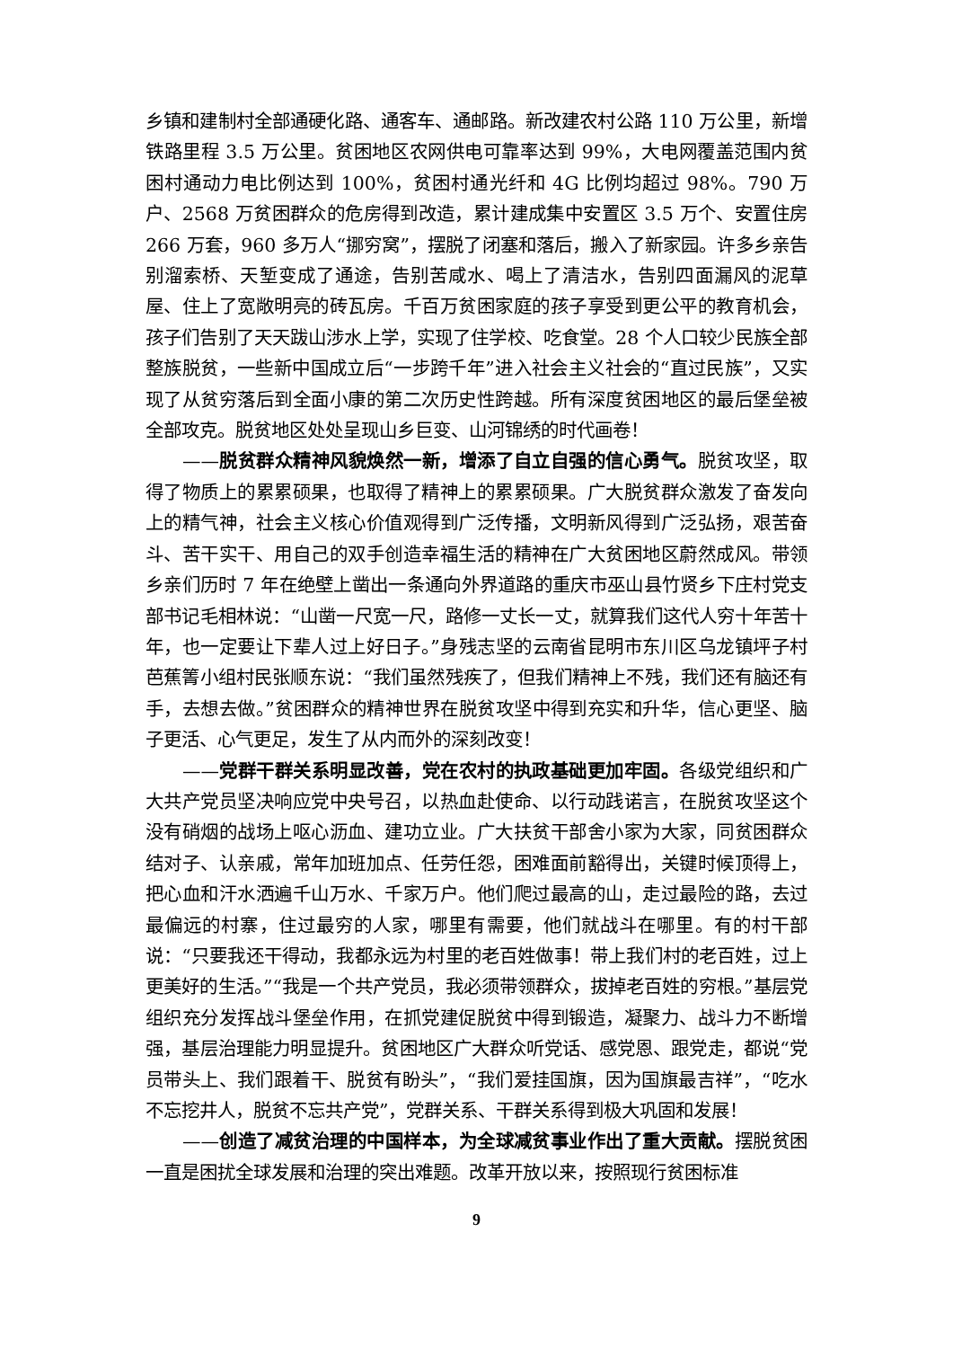乡镇和建制村全部通硬化路、通客车、通邮路。新改建农村公路 110 万公里，新增铁路里程 3.5 万公里。贫困地区农网供电可靠率达到 99%，大电网覆盖范围内贫困村通动力电比例达到 100%，贫困村通光纤和 4G 比例均超过 98%。790 万户、2568 万贫困群众的危房得到改造，累计建成集中安置区 3.5 万个、安置住房 266 万套，960 多万人“挪穷窝”，摆脱了闭塞和落后，搬入了新家园。许多乡亲告别溜索桥、天堑变成了通途，告别苦咸水、喝上了清洁水，告别四面漏风的泥草屋、住上了宽敞明亮的砖瓦房。千百万贫困家庭的孩子享受到更公平的教育机会，孩子们告别了天天跋山涉水上学，实现了住学校、吃食堂。28 个人口较少民族全部整族脱贫，一些新中国成立后“一步跨千年”进入社会主义社会的“直过民族”，又实现了从贫穷落后到全面小康的第二次历史性跨越。所有深度贫困地区的最后堡垒被全部攻克。脱贫地区处处呈现山乡巨变、山河锦绣的时代画卷！
——脱贫群众精神风貌焕然一新，增添了自立自强的信心勇气。脱贫攻坚，取得了物质上的累累硕果，也取得了精神上的累累硕果。广大脱贫群众激发了奋发向上的精气神，社会主义核心价值观得到广泛传播，文明新风得到广泛弘扬，艰苦奋斗、苦干实干、用自己的双手创造幸福生活的精神在广大贫困地区蔚然成风。带领乡亲们历时 7 年在绝壁上凿出一条通向外界道路的重庆市巫山县竹贤乡下庄村党支部书记毛相林说：“山凿一尺宽一尺，路修一丈长一丈，就算我们这代人穷十年苦十年，也一定要让下辈人过上好日子。”身残志坚的云南省昆明市东川区乌龙镇坪子村芭蕉箐小组村民张顺东说：“我们虽然残疾了，但我们精神上不残，我们还有脑还有手，去想去做。”贫困群众的精神世界在脱贫攻坚中得到充实和升华，信心更坚、脑子更活、心气更足，发生了从内而外的深刻改变！
——党群干群关系明显改善，党在农村的执政基础更加牢固。各级党组织和广大共产党员坚决响应党中央号召，以热血赴使命、以行动践诺言，在脱贫攻坚这个没有硝烟的战场上呕心沥血、建功立业。广大扶贫干部舍小家为大家，同贫困群众结对子、认亲戚，常年加班加点、任劳任怨，困难面前豁得出，关键时候顶得上，把心血和汗水洒遍千山万水、千家万户。他们爬过最高的山，走过最险的路，去过最偏远的村寨，住过最穷的人家，哪里有需要，他们就战斗在哪里。有的村干部说：“只要我还干得动，我都永远为村里的老百姓做事！带上我们村的老百姓，过上更美好的生活。”“我是一个共产党员，我必须带领群众，拔掉老百姓的穷根。”基层党组织充分发挥战斗堡垒作用，在抓党建促脱贫中得到锻造，凝聚力、战斗力不断增强，基层治理能力明显提升。贫困地区广大群众听党话、感党恩、跟党走，都说“党员带头上、我们跟着干、脱贫有盼头”，“我们爱挂国旗，因为国旗最吉祥”，“吃水不忘挖井人，脱贫不忘共产党”，党群关系、干群关系得到极大巩固和发展！
——创造了减贫治理的中国样本，为全球减贫事业作出了重大贡献。摆脱贫困一直是困扰全球发展和治理的突出难题。改革开放以来，按照现行贫困标准
9